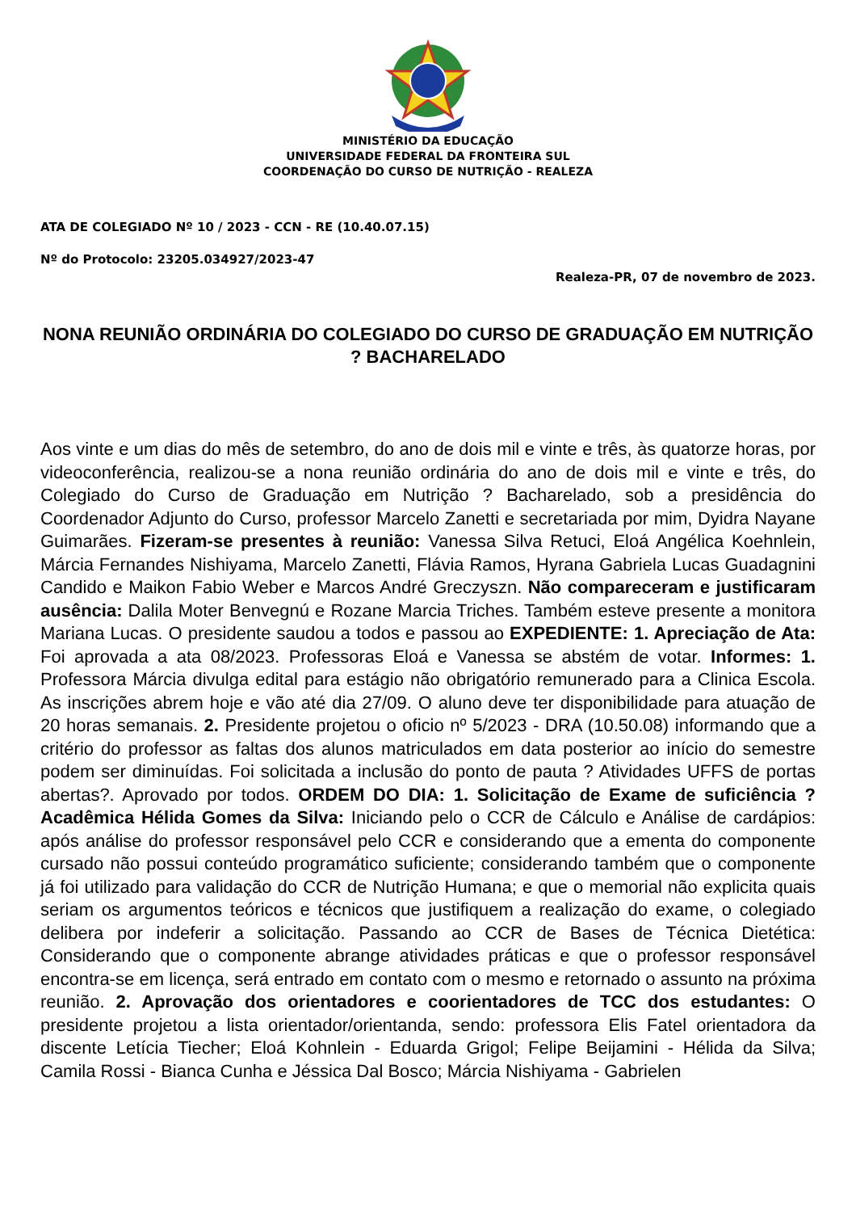MINISTÉRIO DA EDUCAÇÃO
UNIVERSIDADE FEDERAL DA FRONTEIRA SUL
COORDENAÇÃO DO CURSO DE NUTRIÇÃO - REALEZA
ATA DE COLEGIADO Nº 10 / 2023 - CCN - RE (10.40.07.15)
Nº do Protocolo: 23205.034927/2023-47
Realeza-PR, 07 de novembro de 2023.
NONA REUNIÃO ORDINÁRIA DO COLEGIADO DO CURSO DE GRADUAÇÃO EM NUTRIÇÃO ? BACHARELADO
Aos vinte e um dias do mês de setembro, do ano de dois mil e vinte e três, às quatorze horas, por videoconferência, realizou-se a nona reunião ordinária do ano de dois mil e vinte e três, do Colegiado do Curso de Graduação em Nutrição ? Bacharelado, sob a presidência do Coordenador Adjunto do Curso, professor Marcelo Zanetti e secretariada por mim, Dyidra Nayane Guimarães. Fizeram-se presentes à reunião: Vanessa Silva Retuci, Eloá Angélica Koehnlein, Márcia Fernandes Nishiyama, Marcelo Zanetti, Flávia Ramos, Hyrana Gabriela Lucas Guadagnini Candido e Maikon Fabio Weber e Marcos André Greczyszn. Não compareceram e justificaram ausência: Dalila Moter Benvegnú e Rozane Marcia Triches. Também esteve presente a monitora Mariana Lucas. O presidente saudou a todos e passou ao EXPEDIENTE: 1. Apreciação de Ata: Foi aprovada a ata 08/2023. Professoras Eloá e Vanessa se abstém de votar. Informes: 1. Professora Márcia divulga edital para estágio não obrigatório remunerado para a Clinica Escola. As inscrições abrem hoje e vão até dia 27/09. O aluno deve ter disponibilidade para atuação de 20 horas semanais. 2. Presidente projetou o oficio nº 5/2023 - DRA (10.50.08) informando que a critério do professor as faltas dos alunos matriculados em data posterior ao início do semestre podem ser diminuídas. Foi solicitada a inclusão do ponto de pauta ? Atividades UFFS de portas abertas?. Aprovado por todos. ORDEM DO DIA: 1. Solicitação de Exame de suficiência ? Acadêmica Hélida Gomes da Silva: Iniciando pelo o CCR de Cálculo e Análise de cardápios: após análise do professor responsável pelo CCR e considerando que a ementa do componente cursado não possui conteúdo programático suficiente; considerando também que o componente já foi utilizado para validação do CCR de Nutrição Humana; e que o memorial não explicita quais seriam os argumentos teóricos e técnicos que justifiquem a realização do exame, o colegiado delibera por indeferir a solicitação. Passando ao CCR de Bases de Técnica Dietética: Considerando que o componente abrange atividades práticas e que o professor responsável encontra-se em licença, será entrado em contato com o mesmo e retornado o assunto na próxima reunião. 2. Aprovação dos orientadores e coorientadores de TCC dos estudantes: O presidente projetou a lista orientador/orientanda, sendo: professora Elis Fatel orientadora da discente Letícia Tiecher; Eloá Kohnlein - Eduarda Grigol; Felipe Beijamini - Hélida da Silva; Camila Rossi - Bianca Cunha e Jéssica Dal Bosco; Márcia Nishiyama - Gabrielen